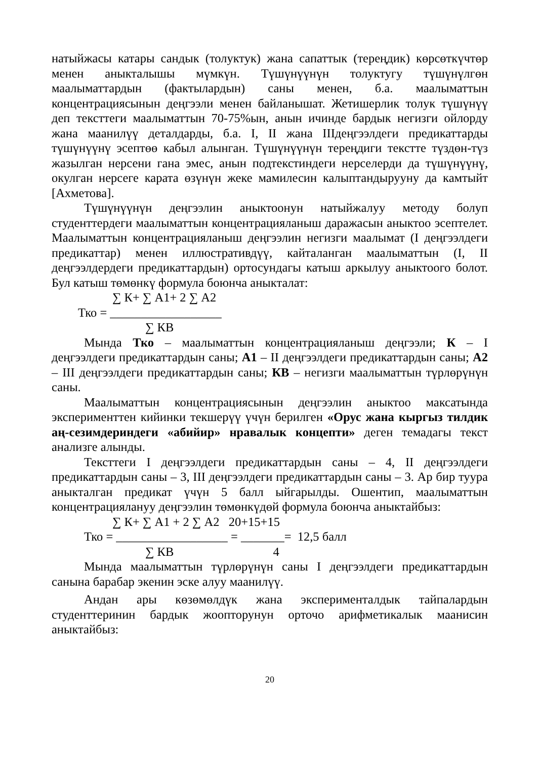натыйжасы катары сандык (толуктук) жана сапаттык (тереңдик) көрсөткүчтөр менен аныкталышы мүмкүн. Түшүнүүнүн толуктугу түшүнүлгөн маалыматтардын (фактылардын) саны менен, б.а. маалыматтын концентрациясынын деңгээли менен байланышат. Жетишерлик толук түшүнүү деп тексттеги маалыматтын 70-75%ын, анын ичинде бардык негизги ойлорду жана маанилүү деталдарды, б.а. I, II жана IIIдеңгээлдеги предикаттарды түшүнүүнү эсептөө кабыл алынган. Түшүнүүнүн тереңдиги текстте түздөн-түз жазылган нерсени гана эмес, анын подтекстиндеги нерселерди да түшүнүүнү, окулган нерсеге карата өзүнүн жеке мамилесин калыптандырууну да камтыйт [Ахметова].
Түшүнүүнүн деңгээлин аныктоонун натыйжалуу методу болуп студенттердеги маалыматтын концентрацияланыш даражасын аныктоо эсептелет. Маалыматтын концентрацияланыш деңгээлин негизги маалымат (I деңгээлдеги предикаттар) менен иллюстративдүү, кайталанган маалыматтын (I, II деңгээлдердеги предикаттардын) ортосундагы катыш аркылуу аныктоого болот. Бул катыш төмөнкү формула боюнча аныкталат:
∑ К+ ∑ А1+ 2 ∑ А2
Тко = __________________
∑ КВ
Мында Тко – маалыматтын концентрацияланыш деңгээли; К – I деңгээлдеги предикаттардын саны; А1 – II деңгээлдеги предикаттардын саны; А2 – III деңгээлдеги предикаттардын саны; КВ – негизги маалыматтын түрлөрүнүн саны.
Маалыматтын концентрациясынын деңгээлин аныктоо максатында эксперименттен кийинки текшерүү үчүн берилген «Орус жана кыргыз тилдик аң-сезимдериндеги «абийир» нравалык концепти» деген темадагы текст анализге алынды.
Тексттеги I деңгээлдеги предикаттардын саны – 4, II деңгээлдеги предикаттардын саны – 3, III деңгээлдеги предикаттардын саны – 3. Ар бир туура аныкталган предикат үчүн 5 балл ыйгарылды. Ошентип, маалыматтын концентрациялануу деңгээлин төмөнкүдөй формула боюнча аныктайбыз:
∑ К+ ∑ А1 + 2 ∑ А2 20+15+15
Тко = __________________ = _______= 12,5 балл
∑ КВ 4
Мында маалыматтын түрлөрүнүн саны I деңгээлдеги предикаттардын санына барабар экенин эске алуу маанилүү.
Андан ары көзөмөлдүк жана эксперименталдык тайпалардын студенттеринин бардык жоопторунун орточо арифметикалык маанисин аныктайбыз:
20